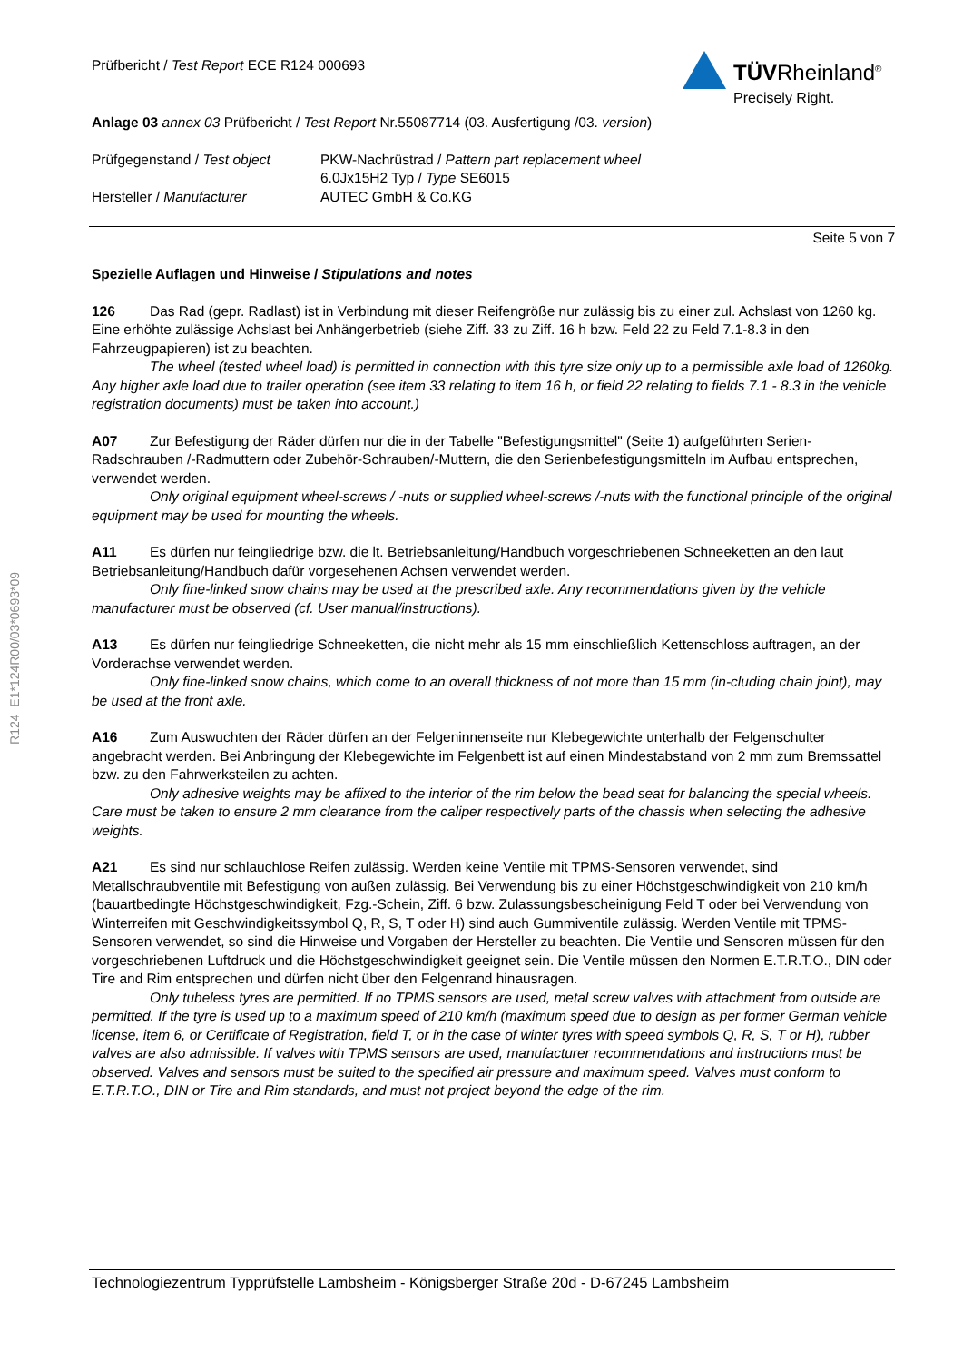Prüfbericht / Test Report ECE R124 000693
TÜVRheinland<sup>®</sup>
Precisely Right.
Anlage 03 annex 03 Prüfbericht / Test Report Nr.55087714 (03. Ausfertigung /03. version)
Prüfgegenstand / Test object
Hersteller / Manufacturer
PKW-Nachrüstrad / Pattern part replacement wheel
6.0Jx15H2 Typ / Type SE6015
AUTEC GmbH & Co.KG
Seite 5 von 7
Spezielle Auflagen und Hinweise / Stipulations and notes
126 Das Rad (gepr. Radlast) ist in Verbindung mit dieser Reifengröße nur zulässig bis zu einer zul. Achslast von 1260 kg. Eine erhöhte zulässige Achslast bei Anhängerbetrieb (siehe Ziff. 33 zu Ziff. 16 h bzw. Feld 22 zu Feld 7.1-8.3 in den Fahrzeugpapieren) ist zu beachten.
The wheel (tested wheel load) is permitted in connection with this tyre size only up to a permissible axle load of 1260kg. Any higher axle load due to trailer operation (see item 33 relating to item 16 h, or field 22 relating to fields 7.1 - 8.3 in the vehicle registration documents) must be taken into account.)
A07 Zur Befestigung der Räder dürfen nur die in der Tabelle "Befestigungsmittel" (Seite 1) aufgeführten Serien-Radschrauben /-Radmuttern oder Zubehör-Schrauben/-Muttern, die den Serienbefestigungsmitteln im Aufbau entsprechen, verwendet werden.
Only original equipment wheel-screws / -nuts or supplied wheel-screws /-nuts with the functional principle of the original equipment may be used for mounting the wheels.
A11 Es dürfen nur feingliedrige bzw. die lt. Betriebsanleitung/Handbuch vorgeschriebenen Schneeketten an den laut Betriebsanleitung/Handbuch dafür vorgesehenen Achsen verwendet werden.
Only fine-linked snow chains may be used at the prescribed axle. Any recommendations given by the vehicle manufacturer must be observed (cf. User manual/instructions).
A13 Es dürfen nur feingliedrige Schneeketten, die nicht mehr als 15 mm einschließlich Kettenschloss auftragen, an der Vorderachse verwendet werden.
Only fine-linked snow chains, which come to an overall thickness of not more than 15 mm (in-cluding chain joint), may be used at the front axle.
A16 Zum Auswuchten der Räder dürfen an der Felgeninnenseite nur Klebegewichte unterhalb der Felgenschulter angebracht werden. Bei Anbringung der Klebegewichte im Felgenbett ist auf einen Mindestabstand von 2 mm zum Bremssattel bzw. zu den Fahrwerksteilen zu achten.
Only adhesive weights may be affixed to the interior of the rim below the bead seat for balancing the special wheels. Care must be taken to ensure 2 mm clearance from the caliper respectively parts of the chassis when selecting the adhesive weights.
A21 Es sind nur schlauchlose Reifen zulässig. Werden keine Ventile mit TPMS-Sensoren verwendet, sind Metallschraubventile mit Befestigung von außen zulässig. Bei Verwendung bis zu einer Höchstgeschwindigkeit von 210 km/h (bauartbedingte Höchstgeschwindigkeit, Fzg.-Schein, Ziff. 6 bzw. Zulassungsbescheinigung Feld T oder bei Verwendung von Winterreifen mit Geschwindigkeitssymbol Q, R, S, T oder H) sind auch Gummiventile zulässig. Werden Ventile mit TPMS-Sensoren verwendet, so sind die Hinweise und Vorgaben der Hersteller zu beachten. Die Ventile und Sensoren müssen für den vorgeschriebenen Luftdruck und die Höchstgeschwindigkeit geeignet sein. Die Ventile müssen den Normen E.T.R.T.O., DIN oder Tire and Rim entsprechen und dürfen nicht über den Felgenrand hinausragen.
Only tubeless tyres are permitted. If no TPMS sensors are used, metal screw valves with attachment from outside are permitted. If the tyre is used up to a maximum speed of 210 km/h (maximum speed due to design as per former German vehicle license, item 6, or Certificate of Registration, field T, or in the case of winter tyres with speed symbols Q, R, S, T or H), rubber valves are also admissible. If valves with TPMS sensors are used, manufacturer recommendations and instructions must be observed. Valves and sensors must be suited to the specified air pressure and maximum speed. Valves must conform to E.T.R.T.O., DIN or Tire and Rim standards, and must not project beyond the edge of the rim.
R124 E1*124R00/03*0693*09
Technologiezentrum Typprüfstelle Lambsheim - Königsberger Straße 20d - D-67245 Lambsheim